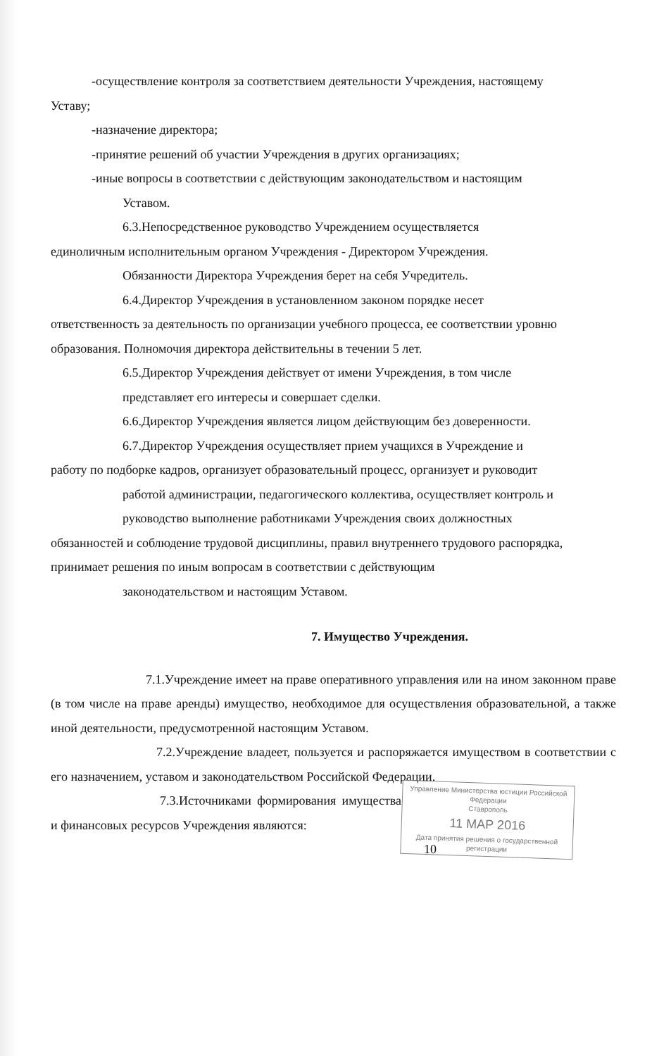-осуществление контроля за соответствием деятельности Учреждения, настоящему
Уставу;
-назначение директора;
-принятие решений об участии Учреждения в других организациях;
-иные вопросы в соответствии с действующим законодательством и настоящим
Уставом.
6.3.Непосредственное руководство Учреждением осуществляется
единоличным исполнительным органом Учреждения - Директором Учреждения.
Обязанности Директора Учреждения берет на себя Учредитель.
6.4.Директор Учреждения в установленном законом порядке несет
ответственность за деятельность по организации учебного процесса, ее соответствии уровню образования. Полномочия директора действительны в течении 5 лет.
6.5.Директор Учреждения действует от имени Учреждения, в том числе
представляет его интересы и совершает сделки.
6.6.Директор Учреждения является лицом действующим без доверенности.
6.7.Директор Учреждения осуществляет прием учащихся в Учреждение и
работу по подборке кадров, организует образовательный процесс, организует и руководит
работой администрации, педагогического коллектива, осуществляет контроль и
руководство выполнение работниками Учреждения своих должностных
обязанностей и соблюдение трудовой дисциплины, правил внутреннего трудового распорядка, принимает решения по иным вопросам в соответствии с действующим
законодательством и настоящим Уставом.
7. Имущество Учреждения.
7.1.Учреждение имеет на праве оперативного управления или на ином законном праве (в том числе на праве аренды) имущество, необходимое для осуществления образовательной, а также иной деятельности, предусмотренной настоящим Уставом.
7.2.Учреждение владеет, пользуется и распоряжается имуществом в соответствии с его назначением, уставом и законодательством Российской Федерации.
Управление Министерства юстиции Российской Федерации
Ставрополь
11 МАР 2016
Дата принятия решения о государственной регистрации
7.3.Источниками формирования имущества и финансовых ресурсов Учреждения являются:
10